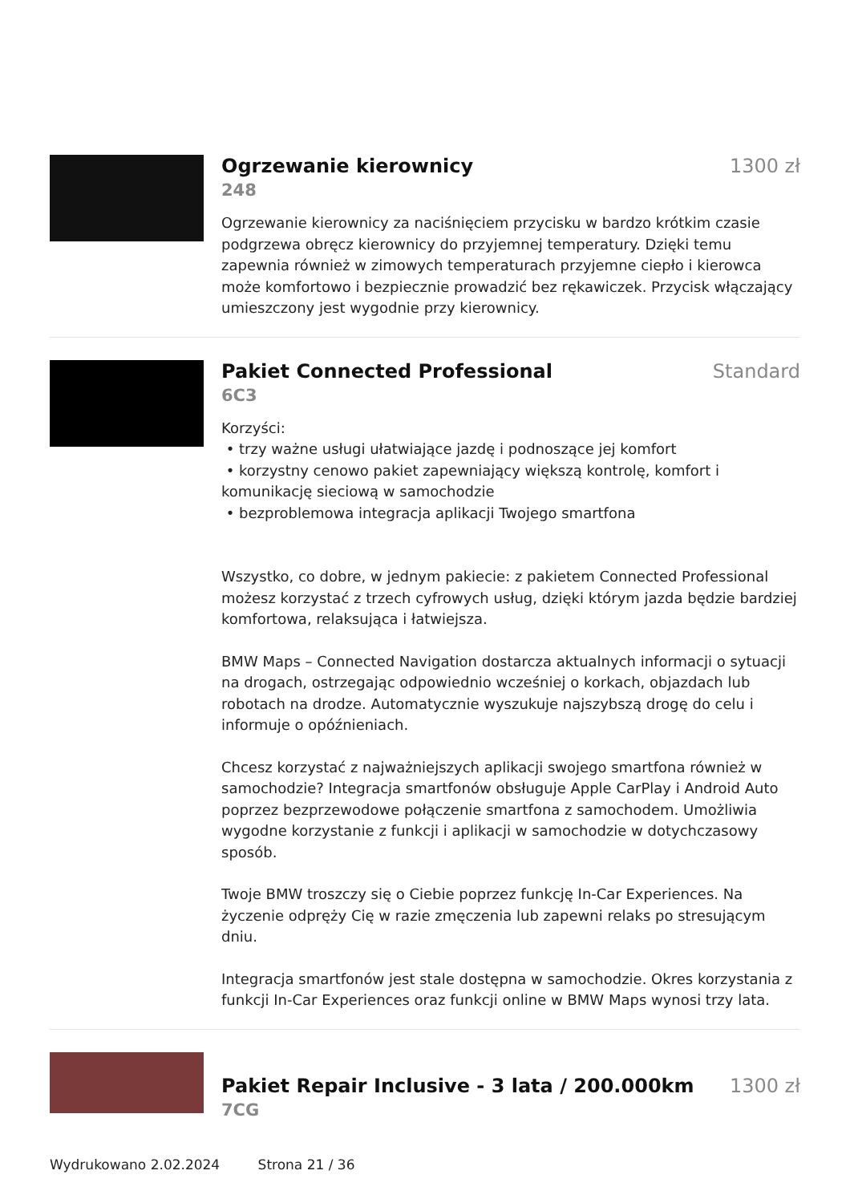Ogrzewanie kierownicy 1300 zł
248
Ogrzewanie kierownicy za naciśnięciem przycisku w bardzo krótkim czasie podgrzewa obręcz kierownicy do przyjemnej temperatury. Dzięki temu zapewnia również w zimowych temperaturach przyjemne ciepło i kierowca może komfortowo i bezpiecznie prowadzić bez rękawiczek. Przycisk włączający umieszczony jest wygodnie przy kierownicy.
Pakiet Connected Professional Standard
6C3
Korzyści:
• trzy ważne usługi ułatwiające jazdę i podnoszące jej komfort
• korzystny cenowo pakiet zapewniający większą kontrolę, komfort i komunikację sieciową w samochodzie
• bezproblemowa integracja aplikacji Twojego smartfona
Wszystko, co dobre, w jednym pakiecie: z pakietem Connected Professional możesz korzystać z trzech cyfrowych usług, dzięki którym jazda będzie bardziej komfortowa, relaksująca i łatwiejsza.
BMW Maps – Connected Navigation dostarcza aktualnych informacji o sytuacji na drogach, ostrzegając odpowiednio wcześniej o korkach, objazdach lub robotach na drodze. Automatycznie wyszukuje najszybszą drogę do celu i informuje o opóźnieniach.
Chcesz korzystać z najważniejszych aplikacji swojego smartfona również w samochodzie? Integracja smartfonów obsługuje Apple CarPlay i Android Auto poprzez bezprzewodowe połączenie smartfona z samochodem. Umożliwia wygodne korzystanie z funkcji i aplikacji w samochodzie w dotychczasowy sposób.
Twoje BMW troszczy się o Ciebie poprzez funkcję In-Car Experiences. Na życzenie odpręży Cię w razie zmęczenia lub zapewni relaks po stresującym dniu.
Integracja smartfonów jest stale dostępna w samochodzie. Okres korzystania z funkcji In-Car Experiences oraz funkcji online w BMW Maps wynosi trzy lata.
Pakiet Repair Inclusive - 3 lata / 200.000km
1300 zł
7CG
Wydrukowano 2.02.2024 Strona 21 / 36